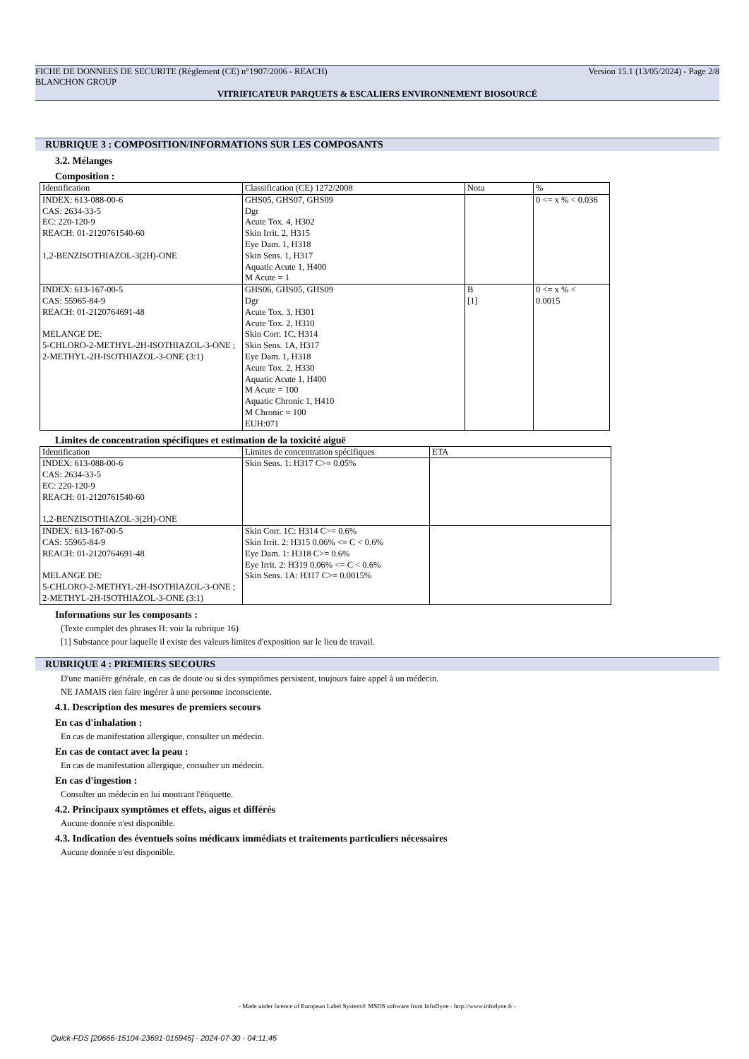FICHE DE DONNEES DE SECURITE (Règlement (CE) n°1907/2006 - REACH) Version 15.1 (13/05/2024) - Page 2/8
BLANCHON GROUP
VITRIFICATEUR PARQUETS & ESCALIERS ENVIRONNEMENT BIOSOURCÉ
RUBRIQUE 3 : COMPOSITION/INFORMATIONS SUR LES COMPOSANTS
3.2. Mélanges
Composition :
| Identification | Classification (CE) 1272/2008 | Nota | % |
| --- | --- | --- | --- |
| INDEX: 613-088-00-6 CAS: 2634-33-5 EC: 220-120-9 REACH: 01-2120761540-60 1,2-BENZISOTHIAZOL-3(2H)-ONE | GHS05, GHS07, GHS09 Dgr Acute Tox. 4, H302 Skin Irrit. 2, H315 Eye Dam. 1, H318 Skin Sens. 1, H317 Aquatic Acute 1, H400 M Acute = 1 | | 0 <= x % < 0.036 |
| INDEX: 613-167-00-5 CAS: 55965-84-9 REACH: 01-2120764691-48 MELANGE DE: 5-CHLORO-2-METHYL-2H-ISOTHIAZOL-3-ONE ; 2-METHYL-2H-ISOTHIAZOL-3-ONE (3:1) | GHS06, GHS05, GHS09 Dgr Acute Tox. 3, H301 Acute Tox. 2, H310 Skin Corr. 1C, H314 Skin Sens. 1A, H317 Eye Dam. 1, H318 Acute Tox. 2, H330 Aquatic Acute 1, H400 M Acute = 100 Aquatic Chronic 1, H410 M Chronic = 100 EUH:071 | B [1] | 0 <= x % < 0.0015 |
Limites de concentration spécifiques et estimation de la toxicité aiguë
| Identification | Limites de concentration spécifiques | ETA |
| --- | --- | --- |
| INDEX: 613-088-00-6 CAS: 2634-33-5 EC: 220-120-9 REACH: 01-2120761540-60 1,2-BENZISOTHIAZOL-3(2H)-ONE | Skin Sens. 1: H317 C>= 0.05% | |
| INDEX: 613-167-00-5 CAS: 55965-84-9 REACH: 01-2120764691-48 MELANGE DE: 5-CHLORO-2-METHYL-2H-ISOTHIAZOL-3-ONE ; 2-METHYL-2H-ISOTHIAZOL-3-ONE (3:1) | Skin Corr. 1C: H314 C>= 0.6% Skin Irrit. 2: H315 0.06% <= C < 0.6% Eye Dam. 1: H318 C>= 0.6% Eye Irrit. 2: H319 0.06% <= C < 0.6% Skin Sens. 1A: H317 C>= 0.0015% | |
Informations sur les composants :
(Texte complet des phrases H: voir la rubrique 16)
[1] Substance pour laquelle il existe des valeurs limites d'exposition sur le lieu de travail.
RUBRIQUE 4 : PREMIERS SECOURS
D'une manière générale, en cas de doute ou si des symptômes persistent, toujours faire appel à un médecin.
NE JAMAIS rien faire ingérer à une personne inconsciente.
4.1. Description des mesures de premiers secours
En cas d'inhalation :
En cas de manifestation allergique, consulter un médecin.
En cas de contact avec la peau :
En cas de manifestation allergique, consulter un médecin.
En cas d'ingestion :
Consulter un médecin en lui montrant l'étiquette.
4.2. Principaux symptômes et effets, aigus et différés
Aucune donnée n'est disponible.
4.3. Indication des éventuels soins médicaux immédiats et traitements particuliers nécessaires
Aucune donnée n'est disponible.
- Made under licence of European Label System® MSDS software from InfoDyne - http://www.infodyne.fr -
Quick-FDS [20666-15104-23691-015945] - 2024-07-30 - 04:11:45